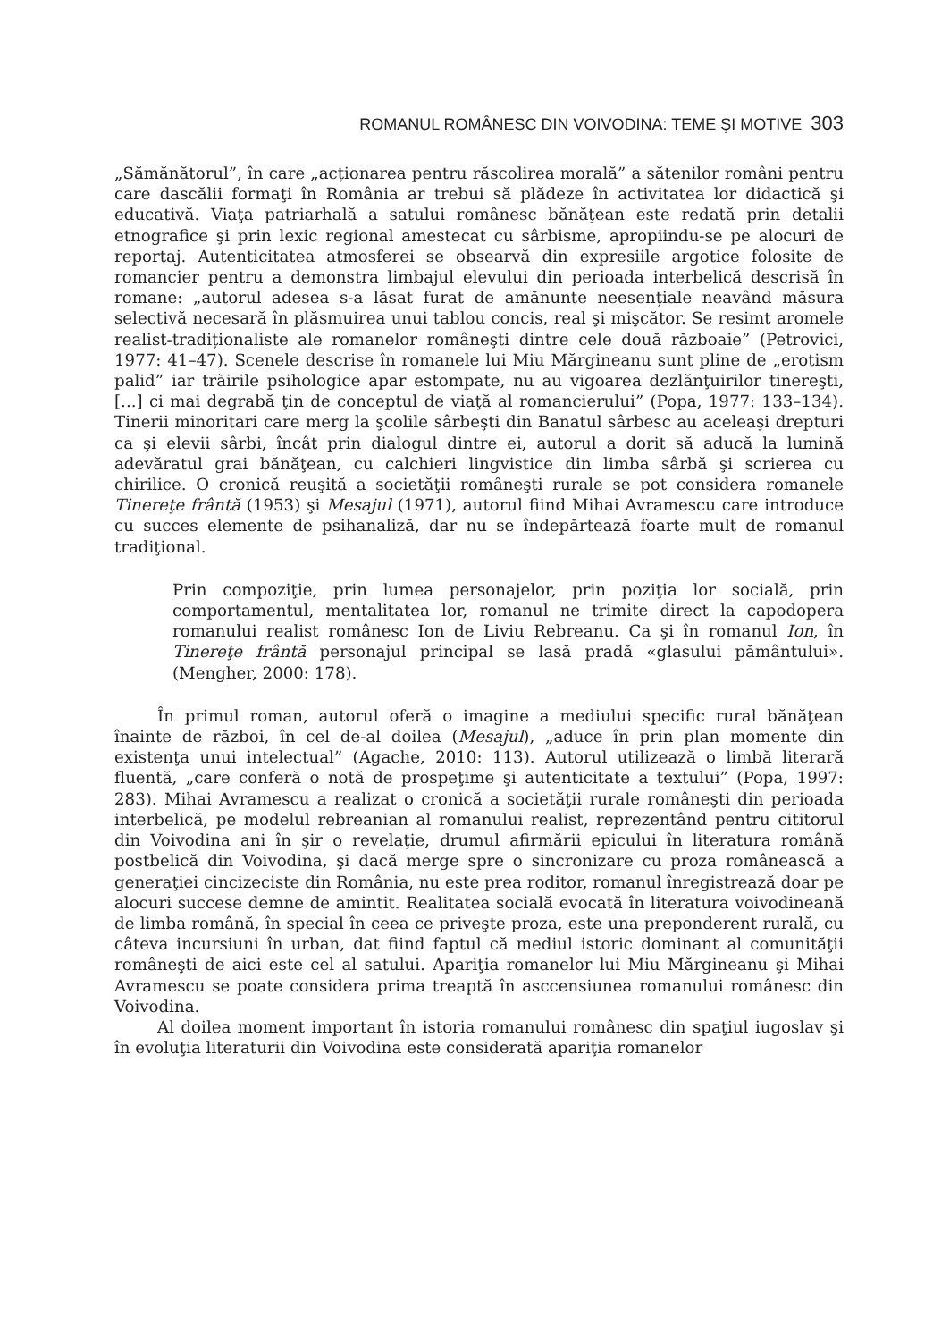ROMANUL ROMÂNESC DIN VOIVODINA: TEME ŞI MOTIVE 303
„Sămănătorul”, în care „acționarea pentru răscolirea morală” a sătenilor români pentru care dascălii formaţi în România ar trebui să plădeze în activitatea lor didactică şi educativă. Viaţa patriarhală a satului românesc bănăţean este redată prin detalii etnografice şi prin lexic regional amestecat cu sârbisme, apropiindu-se pe alocuri de reportaj. Autenticitatea atmosferei se obsearvă din expresiile argotice folosite de romancier pentru a demonstra limbajul elevului din perioada interbelică descrisă în romane: „autorul adesea s-a lăsat furat de amănunte neesențiale neavând măsura selectivă necesară în plăsmuirea unui tablou concis, real şi mişcător. Se resimt aromele realist-tradiționaliste ale romanelor româneşti dintre cele două războaie” (Petrovici, 1977: 41–47). Scenele descrise în romanele lui Miu Mărgineanu sunt pline de „erotism palid” iar trăirile psihologice apar estompate, nu au vigoarea dezlănţuirilor tinereşti, [...] ci mai degrabă ţin de conceptul de viaţă al romancierului” (Popa, 1977: 133–134). Tinerii minoritari care merg la şcolile sârbeşti din Banatul sârbesc au aceleaşi drepturi ca şi elevii sârbi, încât prin dialogul dintre ei, autorul a dorit să aducă la lumină adevăratul grai bănăţean, cu calchieri lingvistice din limba sârbă şi scrierea cu chirilice. O cronică reuşită a societăţii româneşti rurale se pot considera romanele Tinereţe frântă (1953) şi Mesajul (1971), autorul fiind Mihai Avramescu care introduce cu succes elemente de psihanaliză, dar nu se îndepărtează foarte mult de romanul tradiţional.
Prin compoziţie, prin lumea personajelor, prin poziţia lor socială, prin comportamentul, mentalitatea lor, romanul ne trimite direct la capodopera romanului realist românesc Ion de Liviu Rebreanu. Ca şi în romanul Ion, în Tinereţe frântă personajul principal se lasă pradă «glasului pământului». (Mengher, 2000: 178).
În primul roman, autorul oferă o imagine a mediului specific rural bănăţean înainte de război, în cel de-al doilea (Mesajul), „aduce în prin plan momente din existenţa unui intelectual” (Agache, 2010: 113). Autorul utilizează o limbă literară fluentă, „care conferă o notă de prospeţime şi autenticitate a textului” (Popa, 1997: 283). Mihai Avramescu a realizat o cronică a societăţii rurale româneşti din perioada interbelică, pe modelul rebreanian al romanului realist, reprezentând pentru cititorul din Voivodina ani în şir o revelaţie, drumul afirmării epicului în literatura română postbelică din Voivodina, şi dacă merge spre o sincronizare cu proza românească a generaţiei cincizeciste din România, nu este prea roditor, romanul înregistrează doar pe alocuri succese demne de amintit. Realitatea socială evocată în literatura voivodineană de limba română, în special în ceea ce priveşte proza, este una preponderent rurală, cu câteva incursiuni în urban, dat fiind faptul că mediul istoric dominant al comunităţii româneşti de aici este cel al satului. Apariţia romanelor lui Miu Mărgineanu şi Mihai Avramescu se poate considera prima treaptă în asccensiunea romanului românesc din Voivodina.
Al doilea moment important în istoria romanului românesc din spaţiul iugoslav şi în evoluţia literaturii din Voivodina este considerată apariţia romanelor